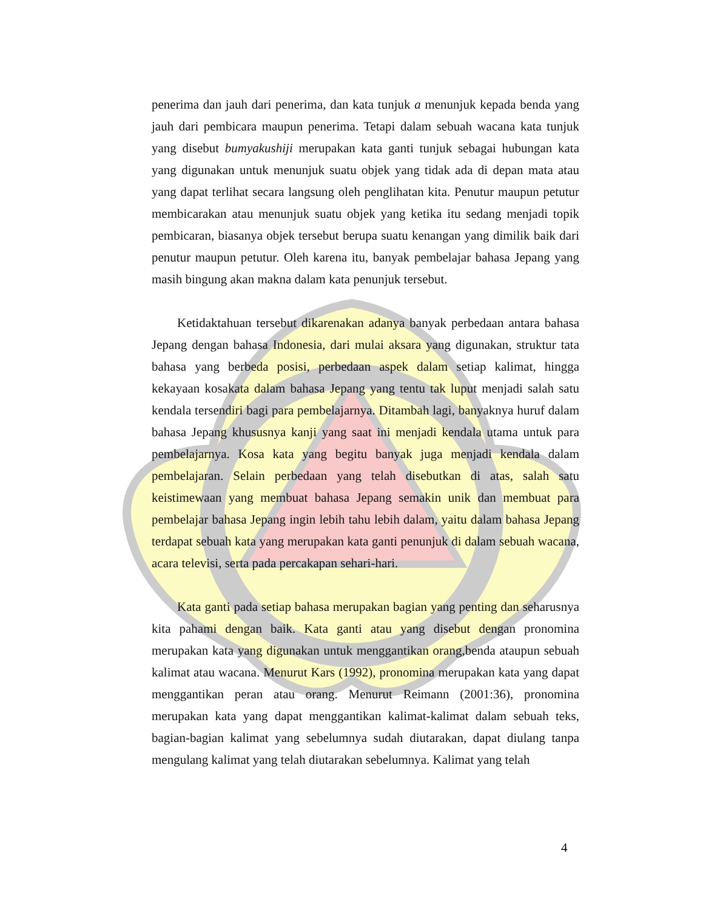penerima dan jauh dari penerima, dan kata tunjuk a menunjuk kepada benda yang jauh dari pembicara maupun penerima. Tetapi dalam sebuah wacana kata tunjuk yang disebut bumyakushiji merupakan kata ganti tunjuk sebagai hubungan kata yang digunakan untuk menunjuk suatu objek yang tidak ada di depan mata atau yang dapat terlihat secara langsung oleh penglihatan kita. Penutur maupun petutur membicarakan atau menunjuk suatu objek yang ketika itu sedang menjadi topik pembicaran, biasanya objek tersebut berupa suatu kenangan yang dimilik baik dari penutur maupun petutur. Oleh karena itu, banyak pembelajar bahasa Jepang yang masih bingung akan makna dalam kata penunjuk tersebut.
Ketidaktahuan tersebut dikarenakan adanya banyak perbedaan antara bahasa Jepang dengan bahasa Indonesia, dari mulai aksara yang digunakan, struktur tata bahasa yang berbeda posisi, perbedaan aspek dalam setiap kalimat, hingga kekayaan kosakata dalam bahasa Jepang yang tentu tak luput menjadi salah satu kendala tersendiri bagi para pembelajarnya. Ditambah lagi, banyaknya huruf dalam bahasa Jepang khususnya kanji yang saat ini menjadi kendala utama untuk para pembelajarnya. Kosa kata yang begitu banyak juga menjadi kendala dalam pembelajaran. Selain perbedaan yang telah disebutkan di atas, salah satu keistimewaan yang membuat bahasa Jepang semakin unik dan membuat para pembelajar bahasa Jepang ingin lebih tahu lebih dalam, yaitu dalam bahasa Jepang terdapat sebuah kata yang merupakan kata ganti penunjuk di dalam sebuah wacana, acara televisi, serta pada percakapan sehari-hari.
Kata ganti pada setiap bahasa merupakan bagian yang penting dan seharusnya kita pahami dengan baik. Kata ganti atau yang disebut dengan pronomina merupakan kata yang digunakan untuk menggantikan orang,benda ataupun sebuah kalimat atau wacana. Menurut Kars (1992), pronomina merupakan kata yang dapat menggantikan peran atau orang. Menurut Reimann (2001:36), pronomina merupakan kata yang dapat menggantikan kalimat-kalimat dalam sebuah teks, bagian-bagian kalimat yang sebelumnya sudah diutarakan, dapat diulang tanpa mengulang kalimat yang telah diutarakan sebelumnya. Kalimat yang telah
4